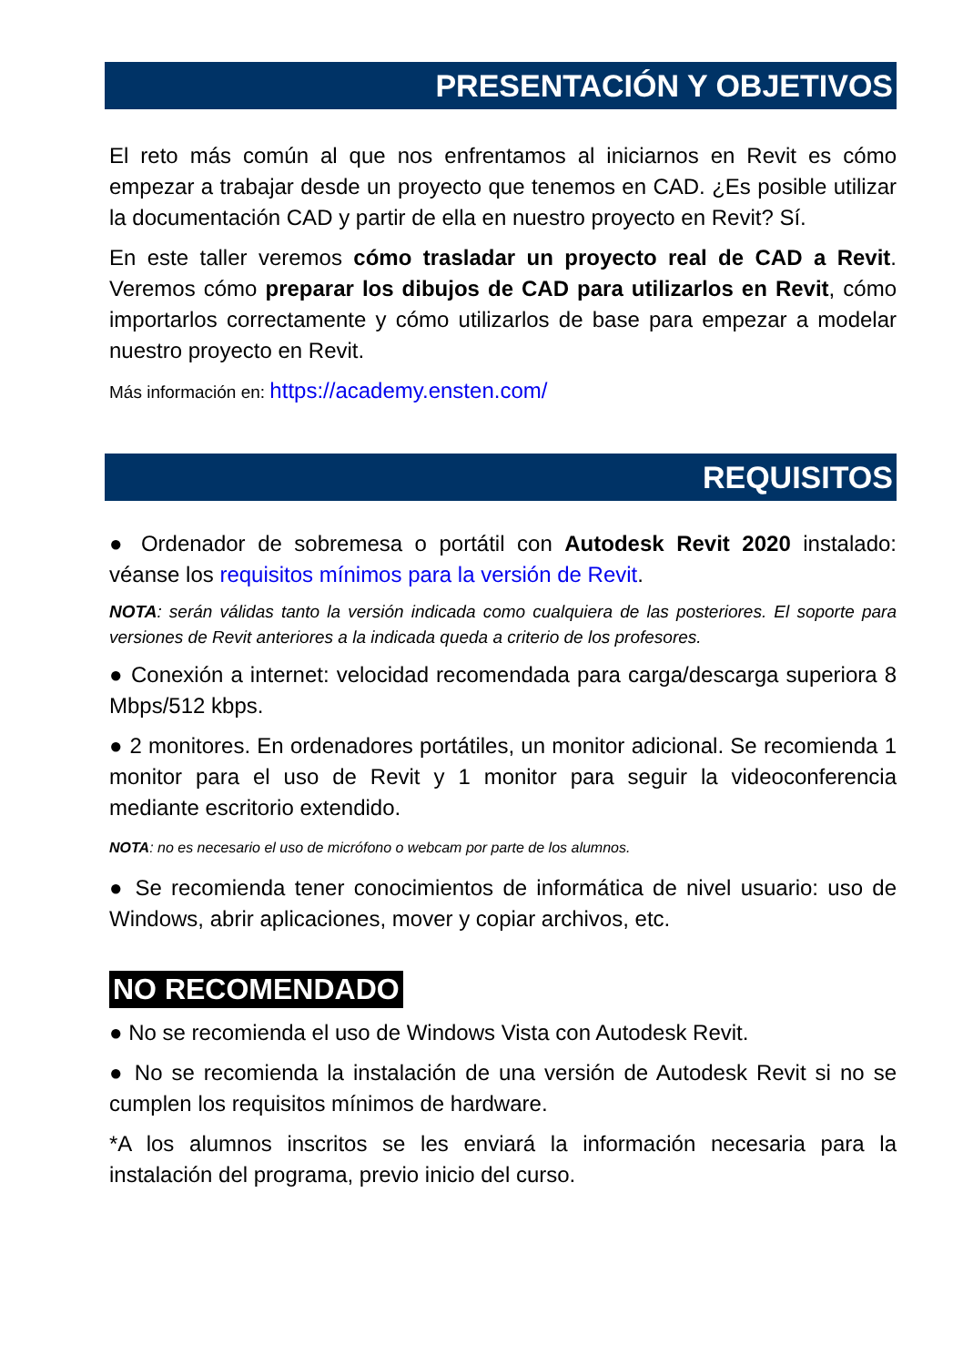PRESENTACIÓN Y OBJETIVOS
El reto más común al que nos enfrentamos al iniciarnos en Revit es cómo empezar a trabajar desde un proyecto que tenemos en CAD. ¿Es posible utilizar la documentación CAD y partir de ella en nuestro proyecto en Revit? Sí.
En este taller veremos cómo trasladar un proyecto real de CAD a Revit. Veremos cómo preparar los dibujos de CAD para utilizarlos en Revit, cómo importarlos correctamente y cómo utilizarlos de base para empezar a modelar nuestro proyecto en Revit.
Más información en: https://academy.ensten.com/
REQUISITOS
● Ordenador de sobremesa o portátil con Autodesk Revit 2020 instalado: véanse los requisitos mínimos para la versión de Revit.
NOTA: serán válidas tanto la versión indicada como cualquiera de las posteriores. El soporte para versiones de Revit anteriores a la indicada queda a criterio de los profesores.
● Conexión a internet: velocidad recomendada para carga/descarga superiora 8 Mbps/512 kbps.
● 2 monitores. En ordenadores portátiles, un monitor adicional. Se recomienda 1 monitor para el uso de Revit y 1 monitor para seguir la videoconferencia mediante escritorio extendido.
NOTA: no es necesario el uso de micrófono o webcam por parte de los alumnos.
● Se recomienda tener conocimientos de informática de nivel usuario: uso de Windows, abrir aplicaciones, mover y copiar archivos, etc.
NO RECOMENDADO
● No se recomienda el uso de Windows Vista con Autodesk Revit.
● No se recomienda la instalación de una versión de Autodesk Revit si no se cumplen los requisitos mínimos de hardware.
*A los alumnos inscritos se les enviará la información necesaria para la instalación del programa, previo inicio del curso.